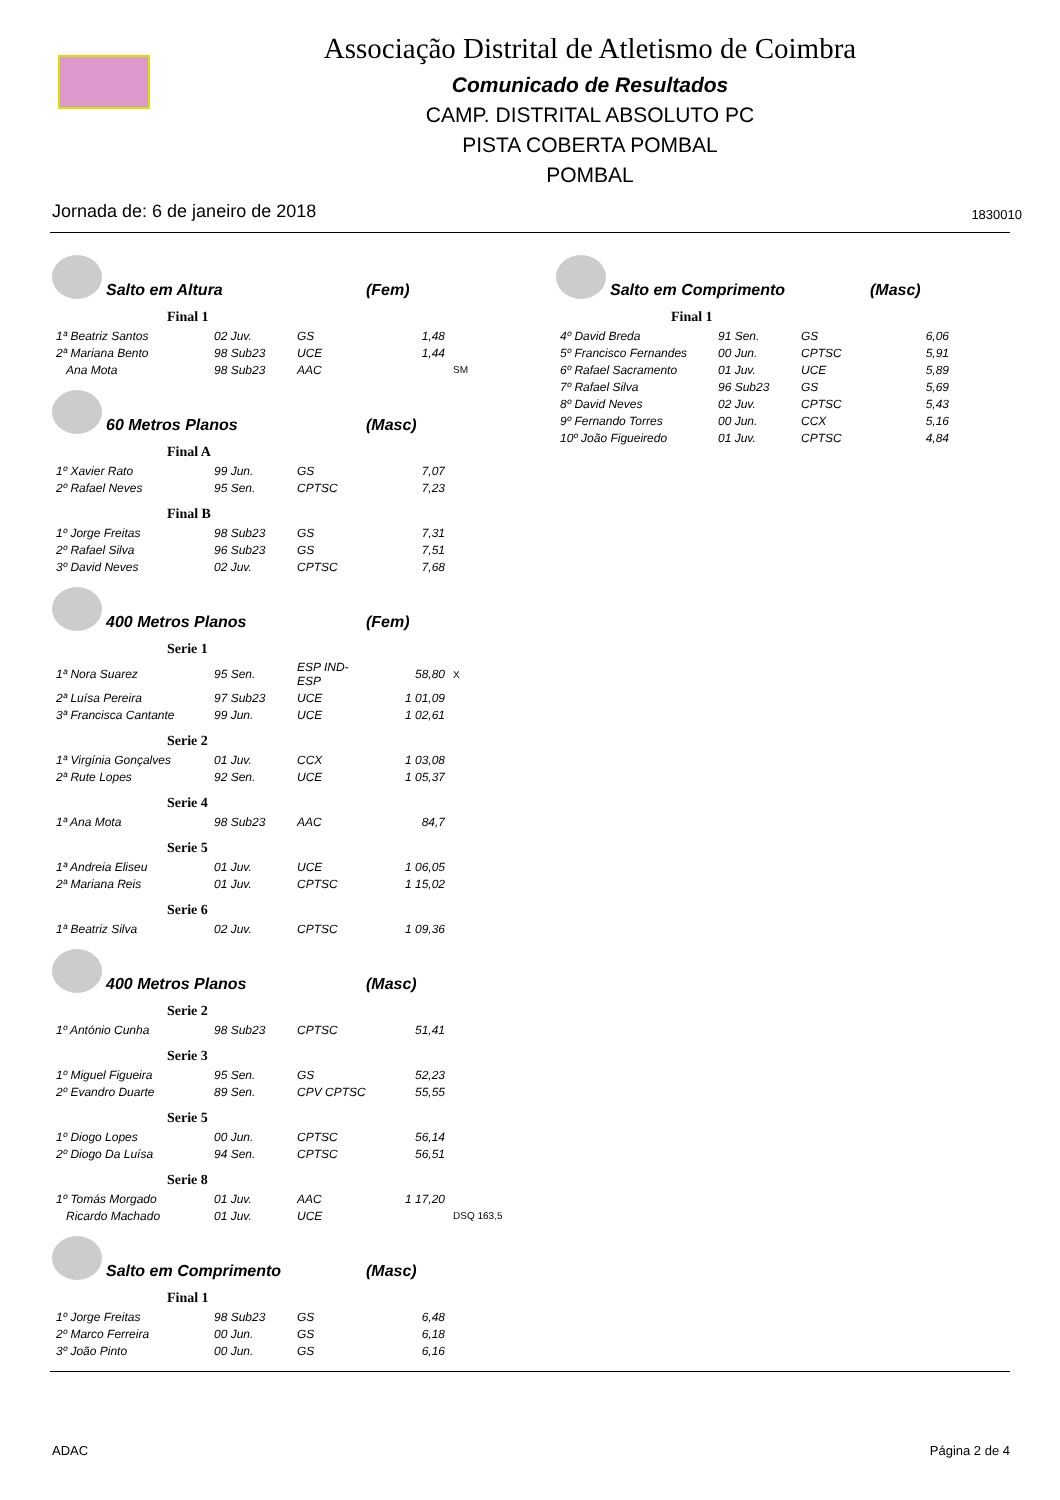Associação Distrital de Atletismo de Coimbra
Comunicado de Resultados
CAMP. DISTRITAL ABSOLUTO PC
PISTA COBERTA POMBAL
POMBAL
Jornada de: 6 de janeiro de 2018 1830010
Salto em Altura (Fem)
Final 1
| 1ª Beatriz Santos | 02 Juv. | GS | 1,48 | |
| 2ª Mariana Bento | 98 Sub23 | UCE | 1,44 | |
| Ana Mota | 98 Sub23 | AAC | | SM |
60 Metros Planos (Masc)
Final A
| 1º Xavier Rato | 99 Jun. | GS | 7,07 |
| 2º Rafael Neves | 95 Sen. | CPTSC | 7,23 |
Final B
| 1º Jorge Freitas | 98 Sub23 | GS | 7,31 |
| 2º Rafael Silva | 96 Sub23 | GS | 7,51 |
| 3º David Neves | 02 Juv. | CPTSC | 7,68 |
400 Metros Planos (Fem)
Serie 1
| 1ª Nora Suarez | 95 Sen. | ESP IND-ESP | 58,80 | X |
| 2ª Luísa Pereira | 97 Sub23 | UCE | 1 01,09 | |
| 3ª Francisca Cantante | 99 Jun. | UCE | 1 02,61 | |
Serie 2
| 1ª Virgínia Gonçalves | 01 Juv. | CCX | 1 03,08 |
| 2ª Rute Lopes | 92 Sen. | UCE | 1 05,37 |
Serie 4
| 1ª Ana Mota | 98 Sub23 | AAC | 84,7 |
Serie 5
| 1ª Andreia Eliseu | 01 Juv. | UCE | 1 06,05 |
| 2ª Mariana Reis | 01 Juv. | CPTSC | 1 15,02 |
Serie 6
| 1ª Beatriz Silva | 02 Juv. | CPTSC | 1 09,36 |
400 Metros Planos (Masc)
Serie 2
| 1º António Cunha | 98 Sub23 | CPTSC | 51,41 |
Serie 3
| 1º Miguel Figueira | 95 Sen. | GS | 52,23 |
| 2º Evandro Duarte | 89 Sen. | CPV CPTSC | 55,55 |
Serie 5
| 1º Diogo Lopes | 00 Jun. | CPTSC | 56,14 |
| 2º Diogo Da Luísa | 94 Sen. | CPTSC | 56,51 |
Serie 8
| 1º Tomás Morgado | 01 Juv. | AAC | 1 17,20 | |
| Ricardo Machado | 01 Juv. | UCE | | DSQ 163,5 |
Salto em Comprimento (Masc)
Final 1
| 1º Jorge Freitas | 98 Sub23 | GS | 6,48 |
| 2º Marco Ferreira | 00 Jun. | GS | 6,18 |
| 3º João Pinto | 00 Jun. | GS | 6,16 |
Salto em Comprimento (Masc)
Final 1
| 4º David Breda | 91 Sen. | GS | 6,06 |
| 5º Francisco Fernandes | 00 Jun. | CPTSC | 5,91 |
| 6º Rafael Sacramento | 01 Juv. | UCE | 5,89 |
| 7º Rafael Silva | 96 Sub23 | GS | 5,69 |
| 8º David Neves | 02 Juv. | CPTSC | 5,43 |
| 9º Fernando Torres | 00 Jun. | CCX | 5,16 |
| 10º João Figueiredo | 01 Juv. | CPTSC | 4,84 |
ADAC Página 2 de 4